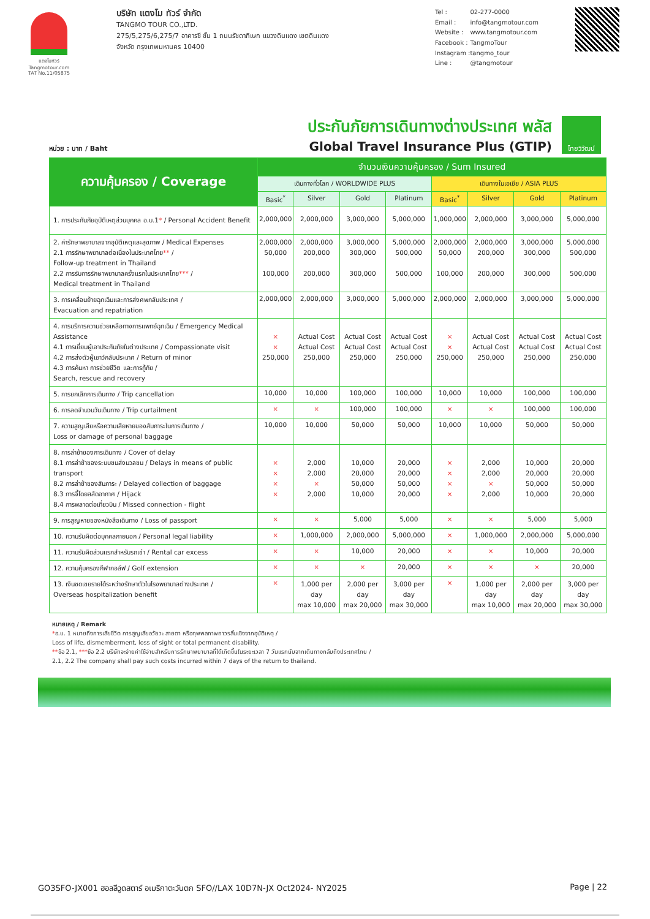แตงโมทัวร์
Tangmotour.com
TAT No.11/05875
บริษัท แตงโม ทัวร์ จำกัด
TANGMO TOUR CO.,LTD.
275/5,275/6,275/7 อาคารซี ชั้น 1 ถนนรัชดาภิเษก แขวงดินแดง เขตดินแดง
จังหวัด กรุงเทพมหานคร 10400
| Tel : | 02-277-0000 |
| Email : | info@tangmotour.com |
| Website : | www.tangmotour.com |
| Facebook : | TangmoTour |
| Instagram : | tangmo_tour |
| Line : | @tangmotour |
หน่วย : บาท / Baht
ประกันภัยการเดินทางต่างประเทศ พลัส
Global Travel Insurance Plus (GTIP)
ไทยวิวัฒน์
| ความคุ้มครอง / Coverage | จำนวนเงินความคุ้มครอง / Sum Insured | | | | | | | |
| --- | --- | --- | --- | --- | --- | --- | --- | --- |
| | เดินทางทั่วโลก / WORLDWIDE PLUS | | | | เดินทางในเอเชีย / ASIA PLUS | | | |
| | Basic<sup>*</sup> | Silver | Gold | Platinum | Basic<sup>*</sup> | Silver | Gold | Platinum |
| 1. การประกันภัยอุบัติเหตุส่วนบุคคล อ.บ.1 * / Personal Accident Benefit | 2,000,000 | 2,000,000 | 3,000,000 | 5,000,000 | 1,000,000 | 2,000,000 | 3,000,000 | 5,000,000 |
| 2. ค่ารักษาพยาบาลจากอุบัติเหตุและสุขภาพ / Medical Expenses 2.1 การรักษาพยาบาลต่อเนื่องในประเทศไทย ** / Follow-up treatment in Thailand 2.2 การรับการรักษาพยาบาลครั้งแรกในประเทศไทย *** / Medical treatment in Thailand | 2,000,000 50,000 100,000 | 2,000,000 200,000 200,000 | 3,000,000 300,000 300,000 | 5,000,000 500,000 500,000 | 2,000,000 50,000 100,000 | 2,000,000 200,000 200,000 | 3,000,000 300,000 300,000 | 5,000,000 500,000 500,000 |
| 3. การเคลื่อนย้ายฉุกเฉินและการส่งศพกลับประเทศ / Evacuation and repatriation | 2,000,000 | 2,000,000 | 3,000,000 | 5,000,000 | 2,000,000 | 2,000,000 | 3,000,000 | 5,000,000 |
| 4. การบริการความช่วยเหลือทางการแพทย์ฉุกเฉิน / Emergency Medical Assistance 4.1 การเยี่ยมผู้เอาประกันภัยในต่างประเทศ / Compassionate visit 4.2 การส่งตัวผู้เยาว์กลับประเทศ / Return of minor 4.3 การค้นหา การช่วยชีวิต และการกู้ภัย / Search, rescue and recovery | × × 250,000 | Actual Cost Actual Cost 250,000 | Actual Cost Actual Cost 250,000 | Actual Cost Actual Cost 250,000 | × × 250,000 | Actual Cost Actual Cost 250,000 | Actual Cost Actual Cost 250,000 | Actual Cost Actual Cost 250,000 |
| 5. การยกเลิกการเดินทาง / Trip cancellation | 10,000 | 10,000 | 100,000 | 100,000 | 10,000 | 10,000 | 100,000 | 100,000 |
| 6. การลดจำนวนวันเดินทาง / Trip curtailment | × | × | 100,000 | 100,000 | × | × | 100,000 | 100,000 |
| 7. ความสูญเสียหรือความเสียหายของสัมภาระในการเดินทาง / Loss or damage of personal baggage | 10,000 | 10,000 | 50,000 | 50,000 | 10,000 | 10,000 | 50,000 | 50,000 |
| 8. การล่าช้าของการเดินทาง / Cover of delay 8.1 การล่าช้าของระบบขนส่งมวลชน / Delays in means of public transport 8.2 การล่าช้าของสัมภาระ / Delayed collection of baggage 8.3 การจี้โดยสลัดอากาศ / Hijack 8.4 การพลาดต่อเที่ยวบิน / Missed connection - flight | × × × × | 2,000 2,000 × 2,000 | 10,000 20,000 50,000 10,000 | 20,000 20,000 50,000 20,000 | × × × × | 2,000 2,000 × 2,000 | 10,000 20,000 50,000 10,000 | 20,000 20,000 50,000 20,000 |
| 9. การสูญหายของหนังสือเดินทาง / Loss of passport | × | × | 5,000 | 5,000 | × | × | 5,000 | 5,000 |
| 10. ความรับผิดต่อบุคคลภายนอก / Personal legal liability | × | 1,000,000 | 2,000,000 | 5,000,000 | × | 1,000,000 | 2,000,000 | 5,000,000 |
| 11. ความรับผิดส่วนแรกสำหรับรถเช่า / Rental car excess | × | × | 10,000 | 20,000 | × | × | 10,000 | 20,000 |
| 12. ความคุ้มครองกีฬากอล์ฟ / Golf extension | × | × | × | 20,000 | × | × | × | 20,000 |
| 13. เงินชดเชยรายได้ระหว่างรักษาตัวในโรงพยาบาลต่างประเทศ / Overseas hospitalization benefit | × | 1,000 per day max 10,000 | 2,000 per day max 20,000 | 3,000 per day max 30,000 | × | 1,000 per day max 10,000 | 2,000 per day max 20,000 | 3,000 per day max 30,000 |
หมายเหตุ / Remark
*อ.บ. 1 หมายถึงการเสียชีวิต การสูญเสียอวัยวะ สายตา หรือทุพพลภาพถาวรสิ้นเชิงจากอุบัติเหตุ /
Loss of life, dismemberment, loss of sight or total permanent disability.
**ข้อ 2.1, ***ข้อ 2.2 บริษัทจะจ่ายค่าใช้จ่ายสำหรับการรักษาพยาบาลที่ได้เกิดขึ้นในระยะเวลา 7 วันแรกนับจากเดินทางกลับถึงประเทศไทย /
2.1, 2.2 The company shall pay such costs incurred within 7 days of the return to thailand.
GO3SFO-JX001 ฮอลลีวูดสตาร์ อเมริกาตะวันตก SFO//LAX 10D7N-JX Oct2024- NY2025 Page | 22